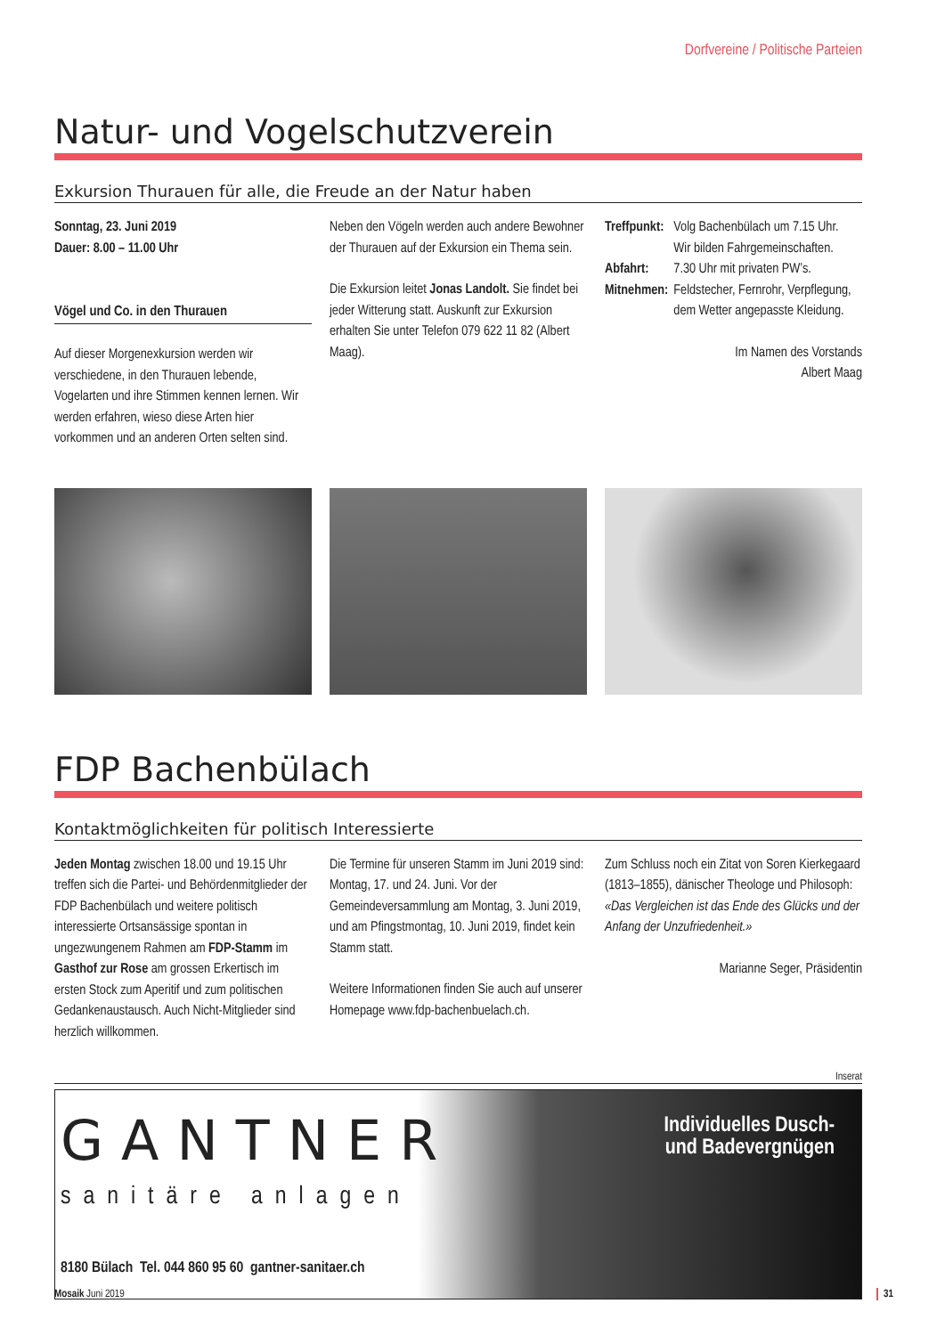Dorfvereine / Politische Parteien
Natur- und Vogelschutzverein
Exkursion Thurauen für alle, die Freude an der Natur haben
Sonntag, 23. Juni 2019
Dauer: 8.00 – 11.00 Uhr
Vögel und Co. in den Thurauen
Auf dieser Morgenexkursion werden wir verschiedene, in den Thurauen lebende, Vogelarten und ihre Stimmen kennen lernen. Wir werden erfahren, wieso diese Arten hier vorkommen und an anderen Orten selten sind.
Neben den Vögeln werden auch andere Bewohner der Thurauen auf der Exkursion ein Thema sein.
Die Exkursion leitet Jonas Landolt. Sie findet bei jeder Witterung statt. Auskunft zur Exkursion erhalten Sie unter Telefon 079 622 11 82 (Albert Maag).
| Treffpunkt: | Volg Bachenbülach um 7.15 Uhr. Wir bilden Fahrgemeinschaften. |
| Abfahrt: | 7.30 Uhr mit privaten PW’s. |
| Mitnehmen: | Feldstecher, Fernrohr, Verpflegung, dem Wetter angepasste Kleidung. |
Im Namen des Vorstands
Albert Maag
FDP Bachenbülach
Kontaktmöglichkeiten für politisch Interessierte
Jeden Montag zwischen 18.00 und 19.15 Uhr treffen sich die Partei- und Behördenmitglieder der FDP Bachenbülach und weitere politisch interessierte Ortsansässige spontan in ungezwungenem Rahmen am FDP-Stamm im Gasthof zur Rose am grossen Erkertisch im ersten Stock zum Aperitif und zum politischen Gedankenaustausch. Auch Nicht-Mitglieder sind herzlich willkommen.
Die Termine für unseren Stamm im Juni 2019 sind: Montag, 17. und 24. Juni. Vor der Gemeindeversammlung am Montag, 3. Juni 2019, und am Pfingstmontag, 10. Juni 2019, findet kein Stamm statt.
Weitere Informationen finden Sie auch auf unserer Homepage www.fdp-bachenbuelach.ch.
Zum Schluss noch ein Zitat von Soren Kierkegaard (1813–1855), dänischer Theologe und Philosoph:
«Das Vergleichen ist das Ende des Glücks und der Anfang der Unzufriedenheit.»
Marianne Seger, Präsidentin
Inserat
GANTNER
sanitäre anlagen
8180 Bülach Tel. 044 860 95 60 gantner-sanitaer.ch
Individuelles Dusch-
und Badevergnügen
Mosaik Juni 2019 31